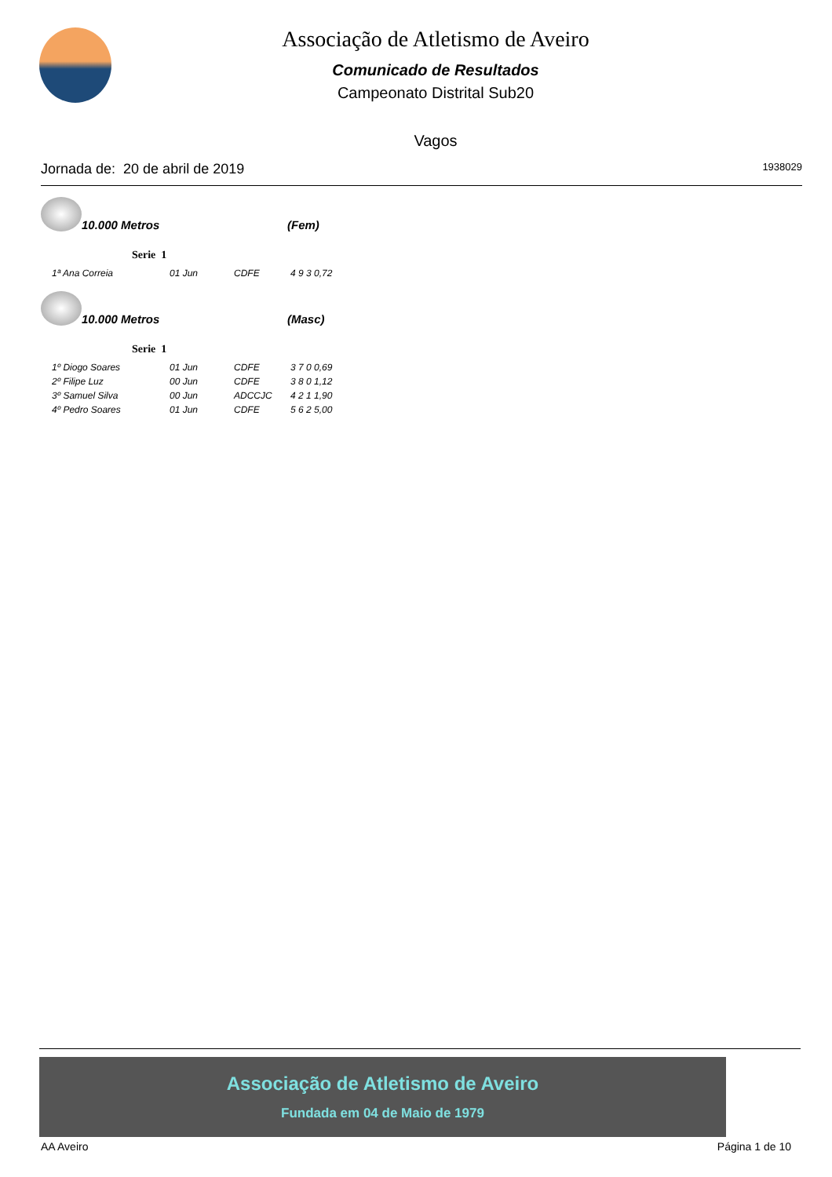Associação de Atletismo de Aveiro
Comunicado de Resultados
Campeonato Distrital Sub20
Vagos
Jornada de: 20 de abril de 2019 1938029
10.000 Metros (Fem)
Serie 1
| 1ª Ana Correia | 01 Jun | CDFE | 4 9 3 0,72 |
10.000 Metros (Masc)
Serie 1
| 1º Diogo Soares | 01 Jun | CDFE | 3 7 0 0,69 |
| 2º Filipe Luz | 00 Jun | CDFE | 3 8 0 1,12 |
| 3º Samuel Silva | 00 Jun | ADCCJC | 4 2 1 1,90 |
| 4º Pedro Soares | 01 Jun | CDFE | 5 6 2 5,00 |
Associação de Atletismo de Aveiro
Fundada em 04 de Maio de 1979
AA Aveiro Página 1 de 10